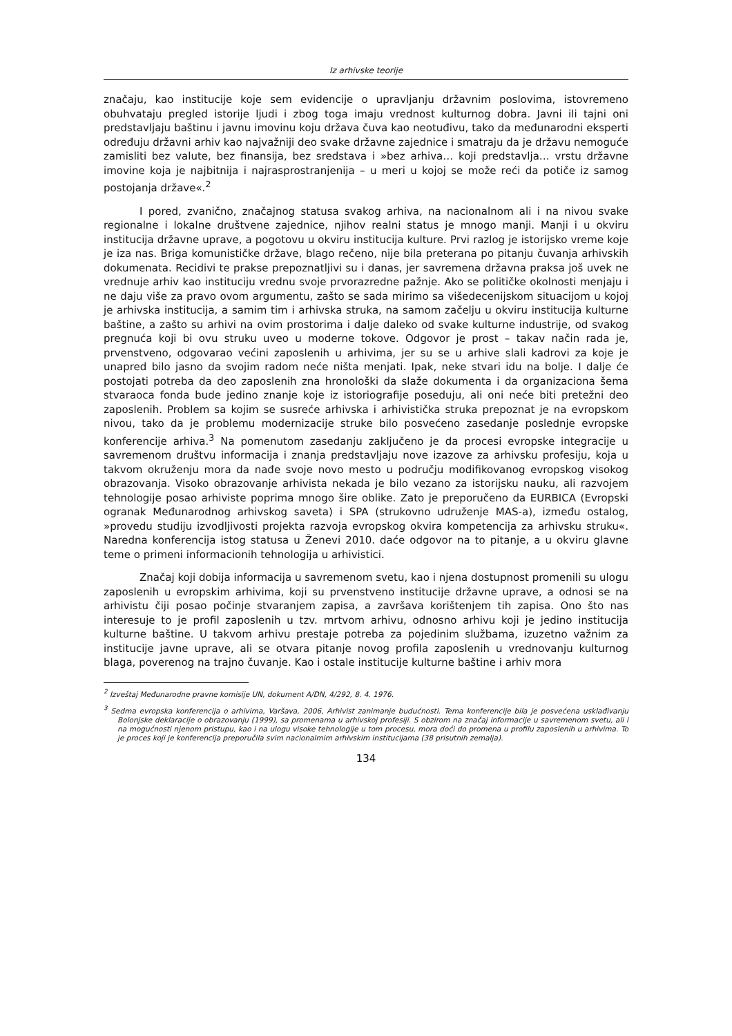Iz arhivske teorije
značaju, kao institucije koje sem evidencije o upravljanju državnim poslovima, istovremeno obuhvataju pregled istorije ljudi i zbog toga imaju vrednost kulturnog dobra. Javni ili tajni oni predstavljaju baštinu i javnu imovinu koju država čuva kao neotuđivu, tako da međunarodni eksperti određuju državni arhiv kao najvažniji deo svake državne zajednice i smatraju da je državu nemoguće zamisliti bez valute, bez finansija, bez sredstava i »bez arhiva… koji predstavlja… vrstu državne imovine koja je najbitnija i najrasprostranjenija – u meri u kojoj se može reći da potiče iz samog postojanja države«.<sup>2</sup>
I pored, zvanično, značajnog statusa svakog arhiva, na nacionalnom ali i na nivou svake regionalne i lokalne društvene zajednice, njihov realni status je mnogo manji. Manji i u okviru institucija državne uprave, a pogotovu u okviru institucija kulture. Prvi razlog je istorijsko vreme koje je iza nas. Briga komunističke države, blago rečeno, nije bila preterana po pitanju čuvanja arhivskih dokumenata. Recidivi te prakse prepoznatljivi su i danas, jer savremena državna praksa još uvek ne vrednuje arhiv kao instituciju vrednu svoje prvorazredne pažnje. Ako se političke okolnosti menjaju i ne daju više za pravo ovom argumentu, zašto se sada mirimo sa višedecenijskom situacijom u kojoj je arhivska institucija, a samim tim i arhivska struka, na samom začelju u okviru institucija kulturne baštine, a zašto su arhivi na ovim prostorima i dalje daleko od svake kulturne industrije, od svakog pregnuća koji bi ovu struku uveo u moderne tokove. Odgovor je prost – takav način rada je, prvenstveno, odgovarao većini zaposlenih u arhivima, jer su se u arhive slali kadrovi za koje je unapred bilo jasno da svojim radom neće ništa menjati. Ipak, neke stvari idu na bolje. I dalje će postojati potreba da deo zaposlenih zna hronološki da slaže dokumenta i da organizaciona šema stvaraoca fonda bude jedino znanje koje iz istoriografije poseduju, ali oni neće biti pretežni deo zaposlenih. Problem sa kojim se susreće arhivska i arhivistička struka prepoznat je na evropskom nivou, tako da je problemu modernizacije struke bilo posvećeno zasedanje poslednje evropske konferencije arhiva.<sup>3</sup> Na pomenutom zasedanju zaključeno je da procesi evropske integracije u savremenom društvu informacija i znanja predstavljaju nove izazove za arhivsku profesiju, koja u takvom okruženju mora da nađe svoje novo mesto u području modifikovanog evropskog visokog obrazovanja. Visoko obrazovanje arhivista nekada je bilo vezano za istorijsku nauku, ali razvojem tehnologije posao arhiviste poprima mnogo šire oblike. Zato je preporučeno da EURBICA (Evropski ogranak Međunarodnog arhivskog saveta) i SPA (strukovno udruženje MAS-a), između ostalog, »provedu studiju izvodljivosti projekta razvoja evropskog okvira kompetencija za arhivsku struku«. Naredna konferencija istog statusa u Ženevi 2010. daće odgovor na to pitanje, a u okviru glavne teme o primeni informacionih tehnologija u arhivistici.
Značaj koji dobija informacija u savremenom svetu, kao i njena dostupnost promenili su ulogu zaposlenih u evropskim arhivima, koji su prvenstveno institucije državne uprave, a odnosi se na arhivistu čiji posao počinje stvaranjem zapisa, a završava korištenjem tih zapisa. Ono što nas interesuje to je profil zaposlenih u tzv. mrtvom arhivu, odnosno arhivu koji je jedino institucija kulturne baštine. U takvom arhivu prestaje potreba za pojedinim službama, izuzetno važnim za institucije javne uprave, ali se otvara pitanje novog profila zaposlenih u vrednovanju kulturnog blaga, poverenog na trajno čuvanje. Kao i ostale institucije kulturne baštine i arhiv mora
<sup>2</sup> Izveštaj Međunarodne pravne komisije UN, dokument A/DN, 4/292, 8. 4. 1976.
<sup>3</sup> Sedma evropska konferencija o arhivima, Varšava, 2006, Arhivist zanimanje budućnosti. Tema konferencije bila je posvećena usklađivanju Bolonjske deklaracije o obrazovanju (1999), sa promenama u arhivskoj profesiji. S obzirom na značaj informacije u savremenom svetu, ali i na mogućnosti njenom pristupu, kao i na ulogu visoke tehnologije u tom procesu, mora doći do promena u profilu zaposlenih u arhivima. To je proces koji je konferencija preporučila svim nacionalmim arhivskim institucijama (38 prisutnih zemalja).
134